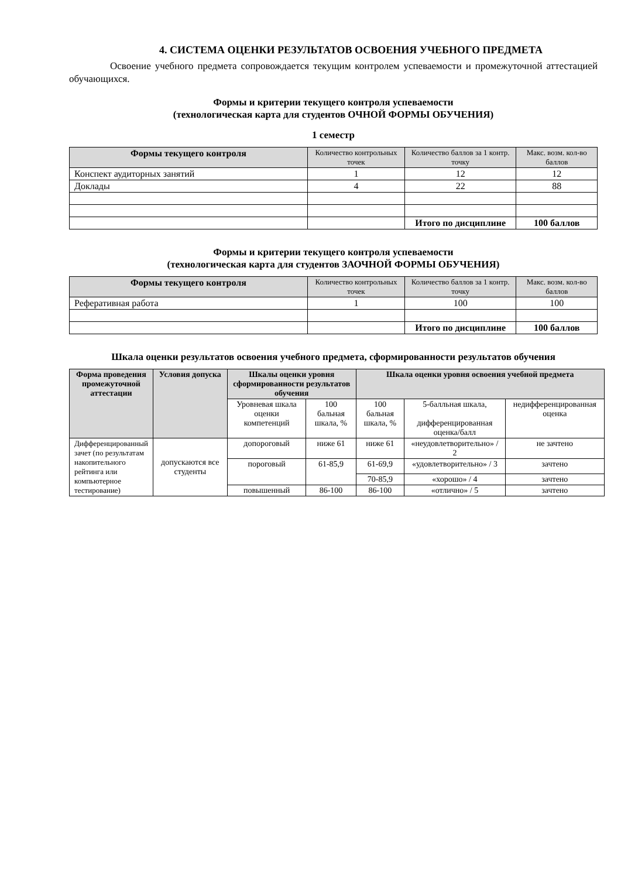4. СИСТЕМА ОЦЕНКИ РЕЗУЛЬТАТОВ ОСВОЕНИЯ УЧЕБНОГО ПРЕДМЕТА
Освоение учебного предмета сопровождается текущим контролем успеваемости и промежуточной аттестацией обучающихся.
Формы и критерии текущего контроля успеваемости
(технологическая карта для студентов ОЧНОЙ ФОРМЫ ОБУЧЕНИЯ)
1 семестр
| Формы текущего контроля | Количество контрольных точек | Количество баллов за 1 контр. точку | Макс. возм. кол-во баллов |
| --- | --- | --- | --- |
| Конспект аудиторных занятий | 1 | 12 | 12 |
| Доклады | 4 | 22 | 88 |
| | | Итого по дисциплине | 100 баллов |
Формы и критерии текущего контроля успеваемости
(технологическая карта для студентов ЗАОЧНОЙ ФОРМЫ ОБУЧЕНИЯ)
| Формы текущего контроля | Количество контрольных точек | Количество баллов за 1 контр. точку | Макс. возм. кол-во баллов |
| --- | --- | --- | --- |
| Реферативная работа | 1 | 100 | 100 |
| | | Итого по дисциплине | 100 баллов |
Шкала оценки результатов освоения учебного предмета, сформированности результатов обучения
| Форма проведения промежуточной аттестации | Условия допуска | Шкалы оценки уровня сформированности результатов обучения | | Шкала оценки уровня освоения учебной предмета | | |
| --- | --- | --- | --- | --- | --- | --- |
| | | Уровневая шкала оценки компетенций | 100 бальная шкала, % | 100 бальная шкала, % | 5-балльная шкала, дифференцированная оценка/балл | недифференцированная оценка |
| Дифференцированный зачет (по результатам накопительного рейтинга или компьютерное тестирование) | допускаются все студенты | допороговый | ниже 61 | ниже 61 | «неудовлетворительно» / 2 | не зачтено |
| | | пороговый | 61-85,9 | 61-69,9 | «удовлетворительно» / 3 | зачтено |
| | | | | 70-85,9 | «хорошо» / 4 | зачтено |
| | | повышенный | 86-100 | 86-100 | «отлично» / 5 | зачтено |